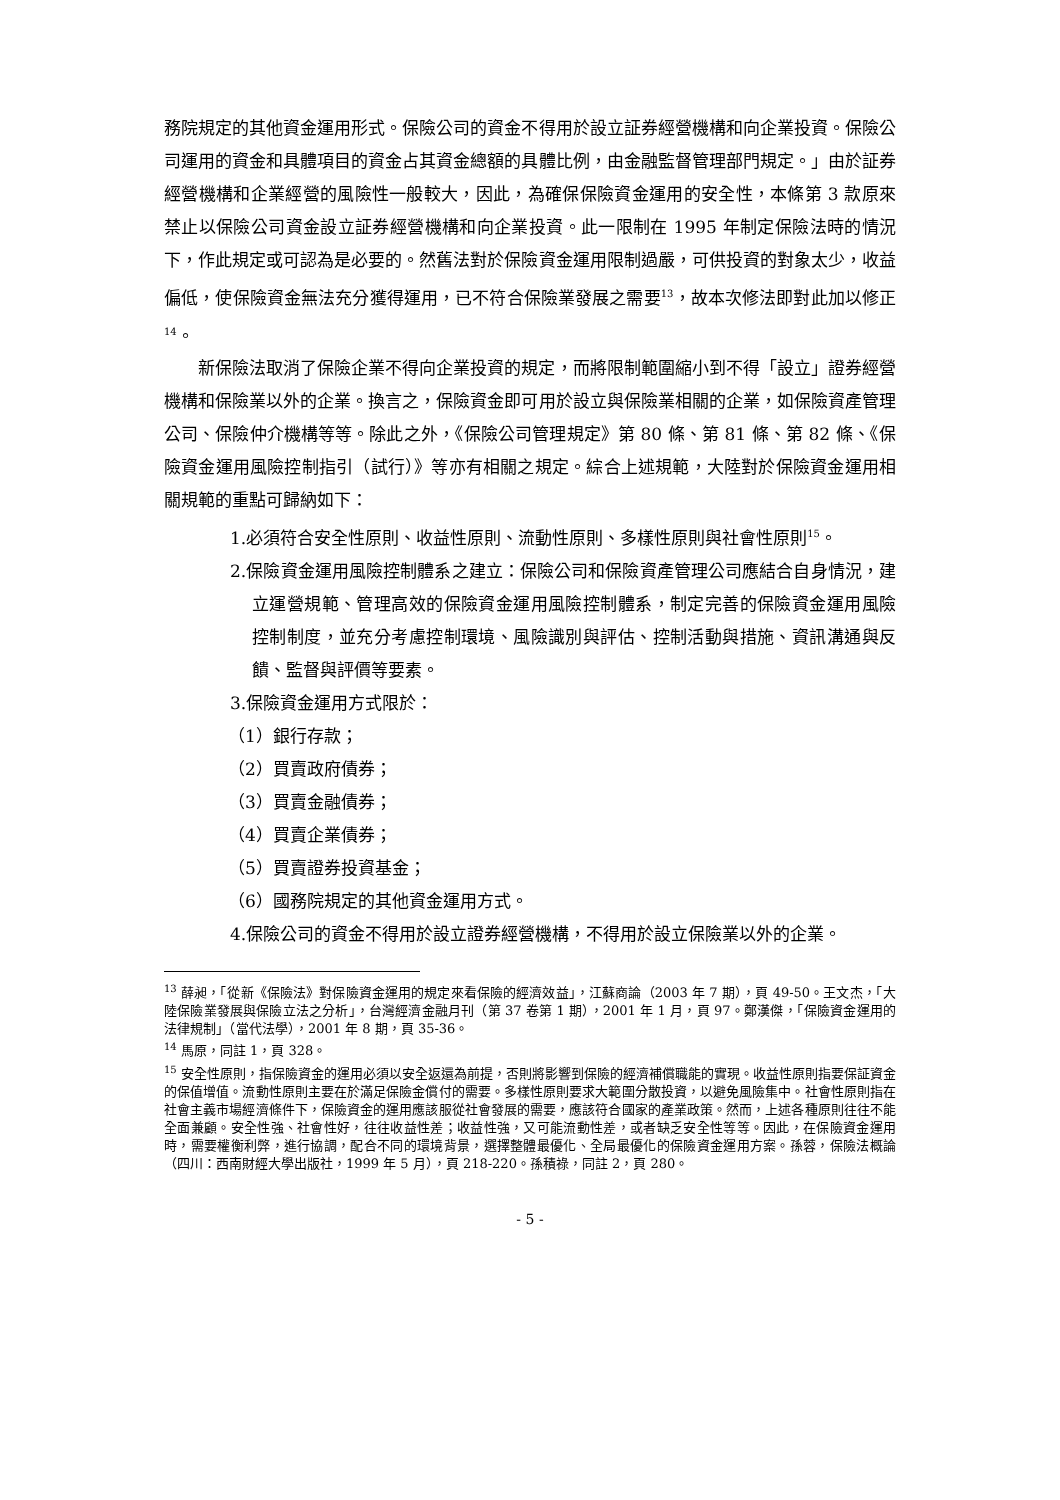務院規定的其他資金運用形式。保險公司的資金不得用於設立証券經營機構和向企業投資。保險公司運用的資金和具體項目的資金占其資金總額的具體比例，由金融監督管理部門規定。」由於証券經營機構和企業經營的風險性一般較大，因此，為確保保險資金運用的安全性，本條第 3 款原來禁止以保險公司資金設立証券經營機構和向企業投資。此一限制在 1995 年制定保險法時的情況下，作此規定或可認為是必要的。然舊法對於保險資金運用限制過嚴，可供投資的對象太少，收益偏低，使保險資金無法充分獲得運用，已不符合保險業發展之需要<sup>13</sup>，故本次修法即對此加以修正<sup>14</sup>。
新保險法取消了保險企業不得向企業投資的規定，而將限制範圍縮小到不得「設立」證券經營機構和保險業以外的企業。換言之，保險資金即可用於設立與保險業相關的企業，如保險資產管理公司、保險仲介機構等等。除此之外，《保險公司管理規定》第 80 條、第 81 條、第 82 條、《保險資金運用風險控制指引（試行）》等亦有相關之規定。綜合上述規範，大陸對於保險資金運用相關規範的重點可歸納如下：
1.必須符合安全性原則、收益性原則、流動性原則、多樣性原則與社會性原則<sup>15</sup>。
2.保險資金運用風險控制體系之建立：保險公司和保險資產管理公司應結合自身情況，建立運營規範、管理高效的保險資金運用風險控制體系，制定完善的保險資金運用風險控制制度，並充分考慮控制環境、風險識別與評估、控制活動與措施、資訊溝通與反饋、監督與評價等要素。
3.保險資金運用方式限於：
（1）銀行存款；
（2）買賣政府債券；
（3）買賣金融債券；
（4）買賣企業債券；
（5）買賣證券投資基金；
（6）國務院規定的其他資金運用方式。
4.保險公司的資金不得用於設立證券經營機構，不得用於設立保險業以外的企業。
<sup>13</sup> 薛昶，「從新《保險法》對保險資金運用的規定來看保險的經濟效益」，江蘇商論（2003 年 7 期），頁 49-50。王文杰，「大陸保險業發展與保險立法之分析」，台灣經濟金融月刊（第 37 卷第 1 期），2001 年 1 月，頁 97。鄭漢傑，「保險資金運用的法律規制」（當代法學），2001 年 8 期，頁 35-36。
<sup>14</sup> 馬原，同註 1，頁 328。
<sup>15</sup> 安全性原則，指保險資金的運用必須以安全返還為前提，否則將影響到保險的經濟補償職能的實現。收益性原則指要保証資金的保值增值。流動性原則主要在於滿足保險金償付的需要。多樣性原則要求大範圍分散投資，以避免風險集中。社會性原則指在社會主義市場經濟條件下，保險資金的運用應該服從社會發展的需要，應該符合國家的產業政策。然而，上述各種原則往往不能全面兼顧。安全性強、社會性好，往往收益性差；收益性強，又可能流動性差，或者缺乏安全性等等。因此，在保險資金運用時，需要權衡利弊，進行協調，配合不同的環境背景，選擇整體最優化、全局最優化的保險資金運用方案。孫蓉，保險法概論（四川：西南財經大學出版社，1999 年 5 月），頁 218-220。孫積祿，同註 2，頁 280。
- 5 -